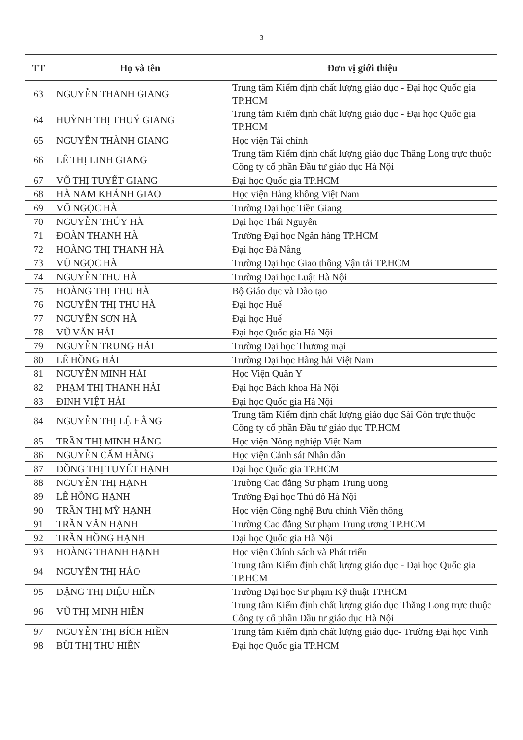3
| TT | Họ và tên | Đơn vị giới thiệu |
| --- | --- | --- |
| 63 | NGUYỄN THANH GIANG | Trung tâm Kiểm định chất lượng giáo dục - Đại học Quốc gia TP.HCM |
| 64 | HUỲNH THỊ THUÝ GIANG | Trung tâm Kiểm định chất lượng giáo dục - Đại học Quốc gia TP.HCM |
| 65 | NGUYỄN THÀNH GIANG | Học viện Tài chính |
| 66 | LÊ THỊ LINH GIANG | Trung tâm Kiểm định chất lượng giáo dục Thăng Long trực thuộc Công ty cổ phần Đầu tư giáo dục Hà Nội |
| 67 | VÕ THỊ TUYẾT GIANG | Đại học Quốc gia TP.HCM |
| 68 | HÀ NAM KHÁNH GIAO | Học viện Hàng không Việt Nam |
| 69 | VÕ NGỌC HÀ | Trường Đại học Tiền Giang |
| 70 | NGUYỄN THÚY HÀ | Đại học Thái Nguyên |
| 71 | ĐOÀN THANH HÀ | Trường Đại học Ngân hàng TP.HCM |
| 72 | HOÀNG THỊ THANH HÀ | Đại học Đà Nẵng |
| 73 | VŨ NGỌC HÀ | Trường Đại học Giao thông Vận tải TP.HCM |
| 74 | NGUYỄN THU HÀ | Trường Đại học Luật Hà Nội |
| 75 | HOÀNG THỊ THU HÀ | Bộ Giáo dục và Đào tạo |
| 76 | NGUYỄN THỊ THU HÀ | Đại học Huế |
| 77 | NGUYỄN SƠN HÀ | Đại học Huế |
| 78 | VŨ VĂN HẢI | Đại học Quốc gia Hà Nội |
| 79 | NGUYỄN TRUNG HẢI | Trường Đại học Thương mại |
| 80 | LÊ HỒNG HẢI | Trường Đại học Hàng hải Việt Nam |
| 81 | NGUYỄN MINH HẢI | Học Viện Quân Y |
| 82 | PHẠM THỊ THANH HẢI | Đại học Bách khoa Hà Nội |
| 83 | ĐINH VIỆT HẢI | Đại học Quốc gia Hà Nội |
| 84 | NGUYỄN THỊ LỆ HẰNG | Trung tâm Kiểm định chất lượng giáo dục Sài Gòn trực thuộc Công ty cổ phần Đầu tư giáo dục TP.HCM |
| 85 | TRẦN THỊ MINH HẰNG | Học viện Nông nghiệp Việt Nam |
| 86 | NGUYỄN CẨM HẰNG | Học viện Cảnh sát Nhân dân |
| 87 | ĐỒNG THỊ TUYẾT HẠNH | Đại học Quốc gia TP.HCM |
| 88 | NGUYỄN THỊ HẠNH | Trường Cao đẳng Sư phạm Trung ương |
| 89 | LÊ HỒNG HẠNH | Trường Đại học Thủ đô Hà Nội |
| 90 | TRẦN THỊ MỸ HẠNH | Học viện Công nghệ Bưu chính Viễn thông |
| 91 | TRẦN VĂN HẠNH | Trường Cao đẳng Sư phạm Trung ương TP.HCM |
| 92 | TRẦN HỒNG HẠNH | Đại học Quốc gia Hà Nội |
| 93 | HOÀNG THANH HẠNH | Học viện Chính sách và Phát triển |
| 94 | NGUYỄN THỊ HẢO | Trung tâm Kiểm định chất lượng giáo dục - Đại học Quốc gia TP.HCM |
| 95 | ĐẶNG THỊ DIỆU HIỀN | Trường Đại học Sư phạm Kỹ thuật TP.HCM |
| 96 | VŨ THỊ MINH HIỀN | Trung tâm Kiểm định chất lượng giáo dục Thăng Long trực thuộc Công ty cổ phần Đầu tư giáo dục Hà Nội |
| 97 | NGUYỄN THỊ BÍCH HIỀN | Trung tâm Kiểm định chất lượng giáo dục- Trường Đại học Vinh |
| 98 | BÙI THỊ THU HIỀN | Đại học Quốc gia TP.HCM |